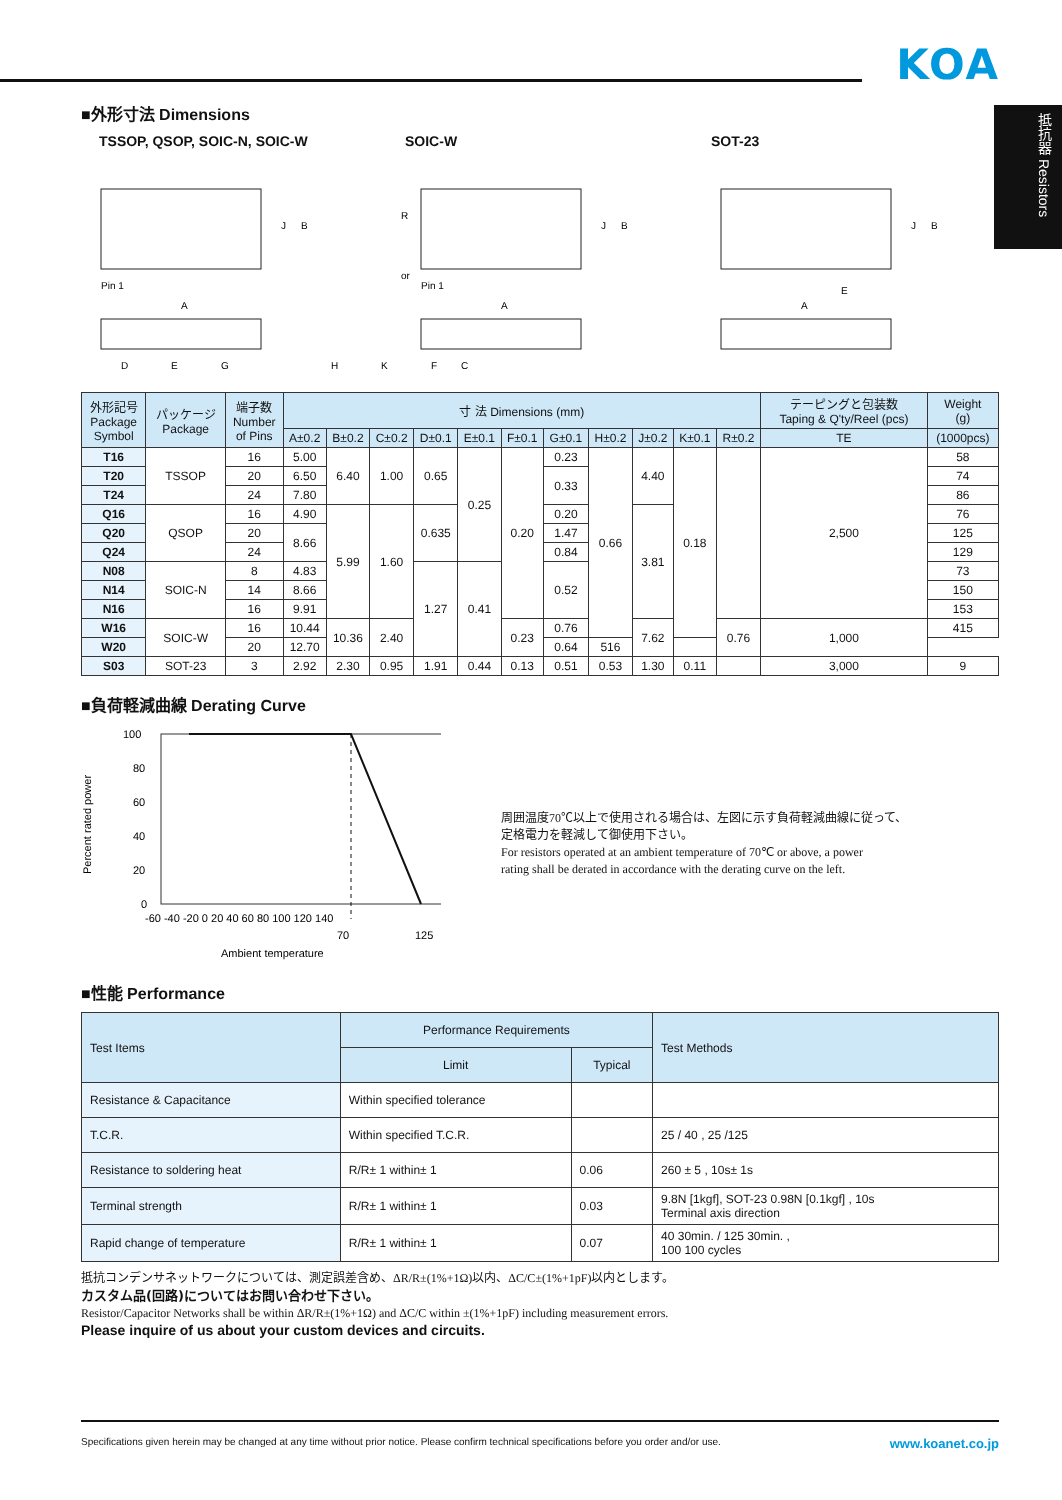KOA
抵抗器 Resistors
■外形寸法 Dimensions
TSSOP, QSOP, SOIC-N, SOIC-W SOIC-W SOT-23
Pin 1
Pin 1
A
A
A
J
B
J
B
J
B
D
E
G
H
K
R
or
E
C
F
| 外形記号 Package Symbol | パッケージ Package | 端子数 Number of Pins | 寸 法 Dimensions (mm) | | | | | | | | | | | テーピングと包装数 Taping & Q'ty/Reel (pcs) | Weight (g) |
| --- | --- | --- | --- | --- | --- | --- | --- | --- | --- | --- | --- | --- | --- | --- | --- |
| | | | A±0.2 | B±0.2 | C±0.2 | D±0.1 | E±0.1 | F±0.1 | G±0.1 | H±0.2 | J±0.2 | K±0.1 | R±0.2 | TE | (1000pcs) |
| T16 | TSSOP | 16 | 5.00 | 6.40 | 1.00 | 0.65 | 0.25 | 0.20 | 0.23 | 0.66 | 4.40 | 0.18 | | 2,500 | 58 |
| T20 | | 20 | 6.50 | | | | | | 0.33 | | | | | | 74 |
| T24 | | 24 | 7.80 | | | | | | | | | | | | 86 |
| Q16 | QSOP | 16 | 4.90 | 5.99 | 1.60 | 0.635 | | | 0.20 | | 3.81 | | | | 76 |
| Q20 | | 20 | 8.66 | | | | | | 1.47 | | | | | | 125 |
| Q24 | | 24 | | | | | | | 0.84 | | | | | | 129 |
| N08 | SOIC-N | 8 | 4.83 | | | 1.27 | 0.41 | | 0.52 | | | | | | 73 |
| N14 | | 14 | 8.66 | | | | | | | | | | | | 150 |
| N16 | | 16 | 9.91 | | | | | | | | | | | | 153 |
| W16 | SOIC-W | 16 | 10.44 | 10.36 | 2.40 | | | 0.23 | 0.76 | | 7.62 | | 0.76 | 1,000 | 415 |
| W20 | | 20 | 12.70 | | | | | | 0.64 | 516 | | | | | |
| S03 | SOT-23 | 3 | 2.92 | 2.30 | 0.95 | 1.91 | 0.44 | 0.13 | 0.51 | 0.53 | 1.30 | 0.11 | | 3,000 | 9 |
■負荷軽減曲線 Derating Curve
Percent rated power
100
80
60
40
20
0
-60 -40 -20 0 20 40 60 80 100 120 140
70
125
Ambient temperature
周囲温度70℃以上で使用される場合は、左図に示す負荷軽減曲線に従って、
定格電力を軽減して御使用下さい。
For resistors operated at an ambient temperature of 70℃ or above, a power
rating shall be derated in accordance with the derating curve on the left.
■性能 Performance
| Test Items | Performance Requirements | | Test Methods |
| --- | --- | --- | --- |
| | Limit | Typical | |
| Resistance & Capacitance | Within specified tolerance | | |
| T.C.R. | Within specified T.C.R. | | 25 / 40 , 25 /125 |
| Resistance to soldering heat | R/R± 1 within± 1 | 0.06 | 260 ± 5 , 10s± 1s |
| Terminal strength | R/R± 1 within± 1 | 0.03 | 9.8N [1kgf], SOT-23 0.98N [0.1kgf] , 10s Terminal axis direction |
| Rapid change of temperature | R/R± 1 within± 1 | 0.07 | 40 30min. / 125 30min. , 100 100 cycles |
抵抗コンデンサネットワークについては、測定誤差含め、ΔR/R±(1%+1Ω)以内、ΔC/C±(1%+1pF)以内とします。
カスタム品(回路)についてはお問い合わせ下さい。
Resistor/Capacitor Networks shall be within ΔR/R±(1%+1Ω) and ΔC/C within ±(1%+1pF) including measurement errors.
Please inquire of us about your custom devices and circuits.
Specifications given herein may be changed at any time without prior notice. Please confirm technical specifications before you order and/or use. www.koanet.co.jp